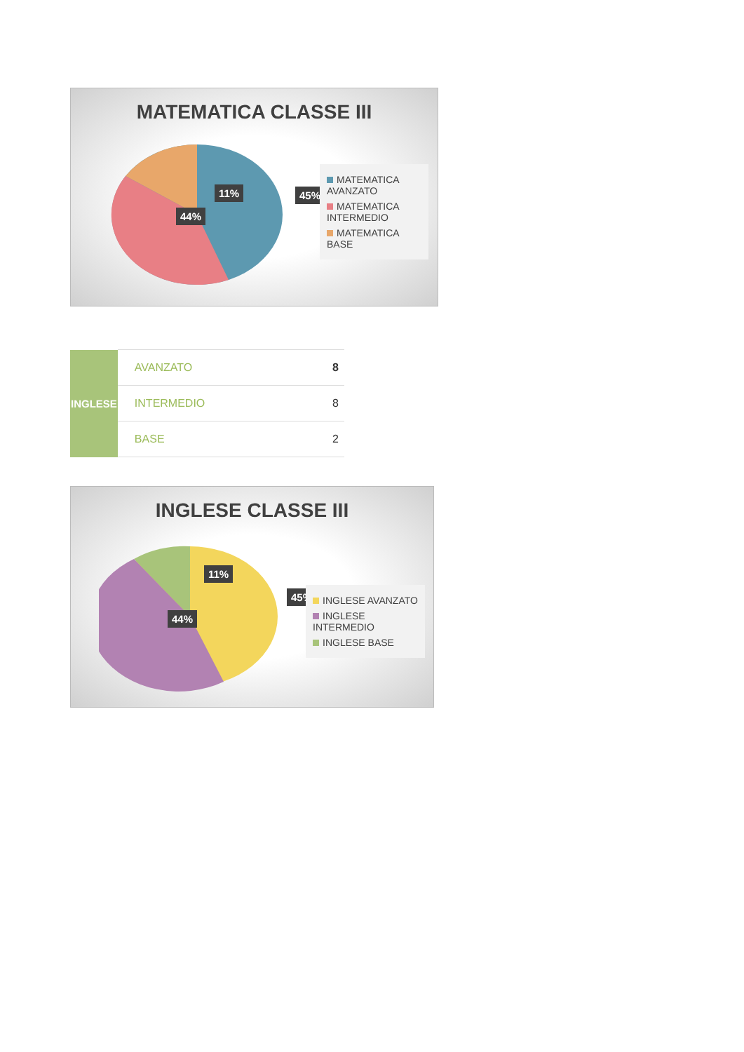MATEMATICA CLASSE III
11% 45%
44%
MATEMATICA AVANZATO
MATEMATICA INTERMEDIO
MATEMATICA BASE
| INGLESE | AVANZATO | 8 |
| | INTERMEDIO | 8 |
| | BASE | 2 |
INGLESE CLASSE III
11%
45%
44%
INGLESE AVANZATO
INGLESE INTERMEDIO
INGLESE BASE